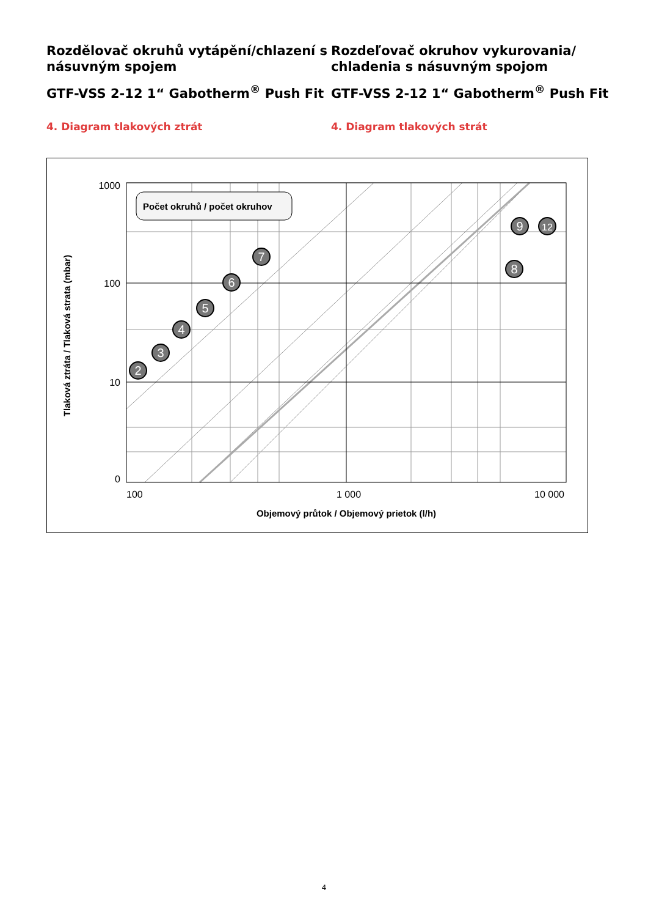Rozdělovač okruhů vytápění/chlazení s násuvným spojem
GTF-VSS 2-12 1“ Gabotherm<sup>®</sup> Push Fit
4. Diagram tlakových ztrát
Rozdeľovač okruhov vykurovania/ chladenia s násuvným spojom
GTF-VSS 2-12 1“ Gabotherm<sup>®</sup> Push Fit
4. Diagram tlakových strát
Počet okruhů / počet okruhov
1000
100
10
0
100
1 000
10 000
Objemový průtok / Objemový prietok (l/h)
Tlaková ztráta / Tlaková strata (mbar)
2
3
4
5
6
7
8
9
12
4